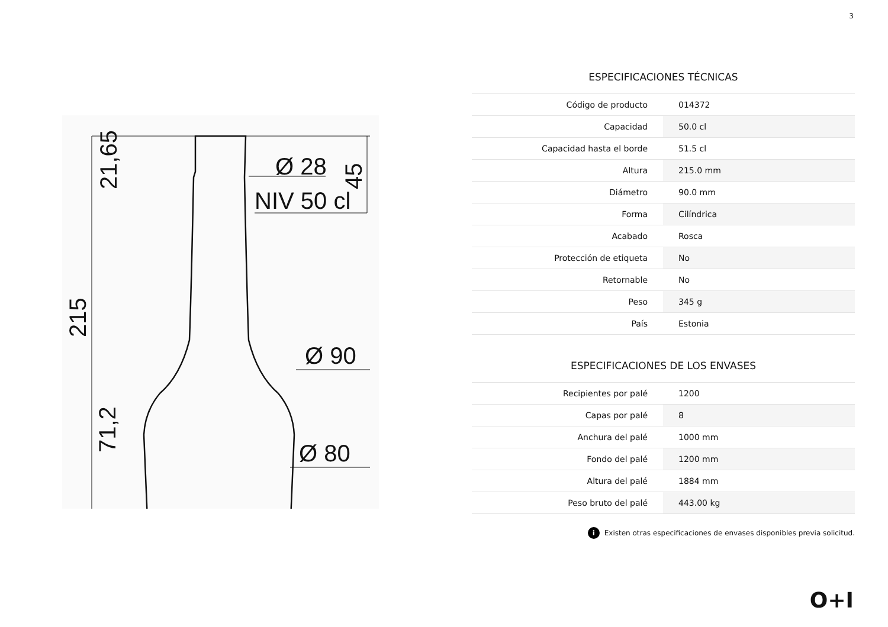3
Ø 28
NIV 50 cl
Ø 90
Ø 80
215
21,65
71,2
45
ESPECIFICACIONES TÉCNICAS
| Código de producto | 014372 |
| Capacidad | 50.0 cl |
| Capacidad hasta el borde | 51.5 cl |
| Altura | 215.0 mm |
| Diámetro | 90.0 mm |
| Forma | Cilíndrica |
| Acabado | Rosca |
| Protección de etiqueta | No |
| Retornable | No |
| Peso | 345 g |
| País | Estonia |
ESPECIFICACIONES DE LOS ENVASES
| Recipientes por palé | 1200 |
| Capas por palé | 8 |
| Anchura del palé | 1000 mm |
| Fondo del palé | 1200 mm |
| Altura del palé | 1884 mm |
| Peso bruto del palé | 443.00 kg |
i Existen otras especificaciones de envases disponibles previa solicitud.
O+I